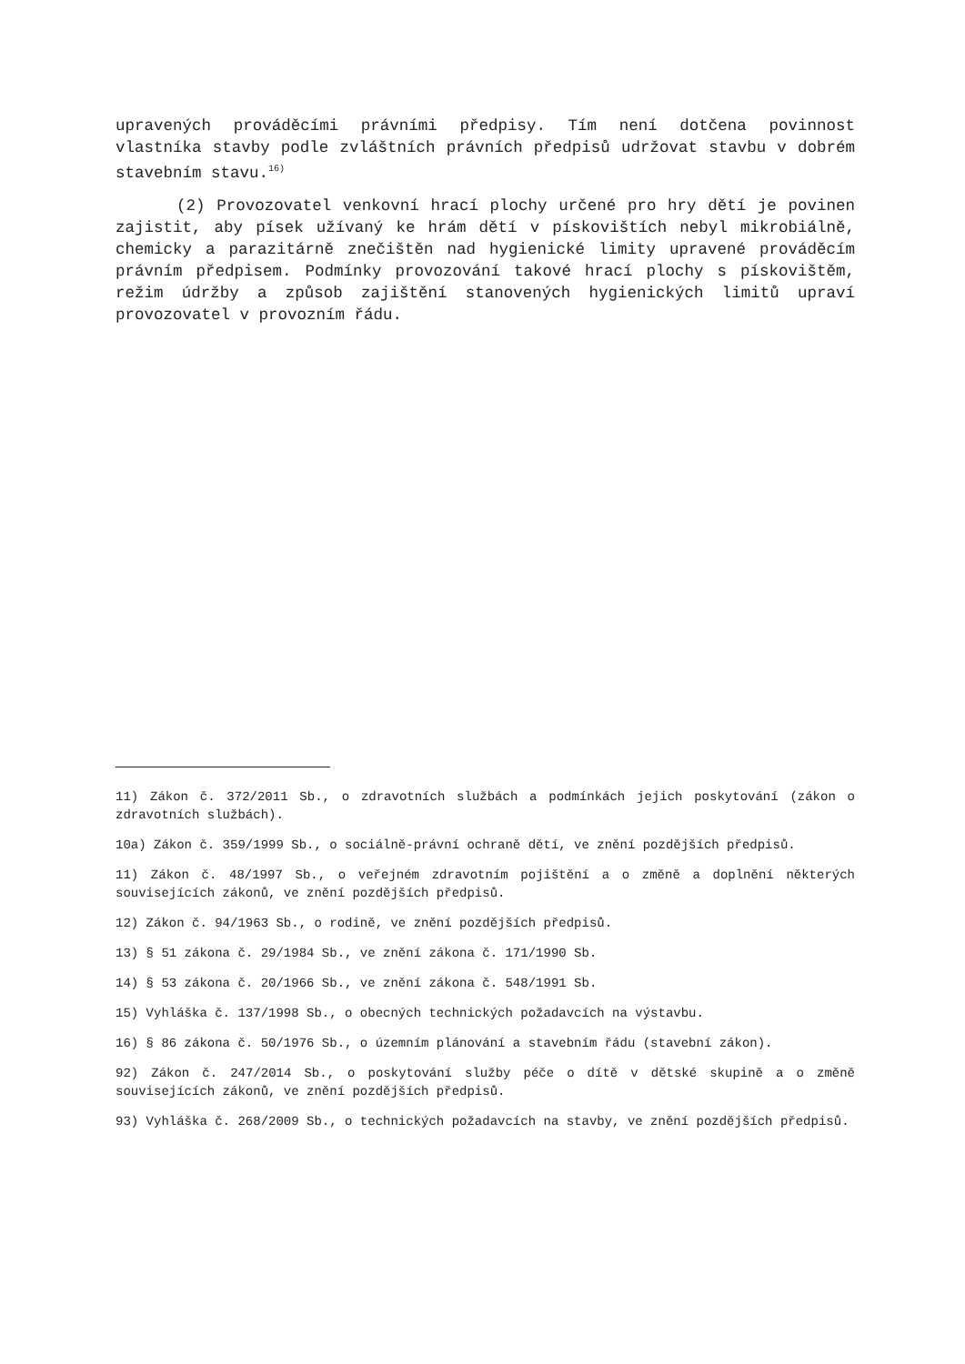upravených prováděcími právními předpisy. Tím není dotčena povinnost vlastníka stavby podle zvláštních právních předpisů udržovat stavbu v dobrém stavebním stavu.<sup>16)</sup>
(2) Provozovatel venkovní hrací plochy určené pro hry dětí je povinen zajistit, aby písek užívaný ke hrám dětí v pískovištích nebyl mikrobiálně, chemicky a parazitárně znečištěn nad hygienické limity upravené prováděcím právním předpisem. Podmínky provozování takové hrací plochy s pískovištěm, režim údržby a způsob zajištění stanovených hygienických limitů upraví provozovatel v provozním řádu.
11) Zákon č. 372/2011 Sb., o zdravotních službách a podmínkách jejich poskytování (zákon o zdravotních službách).
10a) Zákon č. 359/1999 Sb., o sociálně-právní ochraně dětí, ve znění pozdějších předpisů.
11) Zákon č. 48/1997 Sb., o veřejném zdravotním pojištění a o změně a doplnění některých souvisejících zákonů, ve znění pozdějších předpisů.
12) Zákon č. 94/1963 Sb., o rodině, ve znění pozdějších předpisů.
13) § 51 zákona č. 29/1984 Sb., ve znění zákona č. 171/1990 Sb.
14) § 53 zákona č. 20/1966 Sb., ve znění zákona č. 548/1991 Sb.
15) Vyhláška č. 137/1998 Sb., o obecných technických požadavcích na výstavbu.
16) § 86 zákona č. 50/1976 Sb., o územním plánování a stavebním řádu (stavební zákon).
92) Zákon č. 247/2014 Sb., o poskytování služby péče o dítě v dětské skupině a o změně souvisejících zákonů, ve znění pozdějších předpisů.
93) Vyhláška č. 268/2009 Sb., o technických požadavcích na stavby, ve znění pozdějších předpisů.